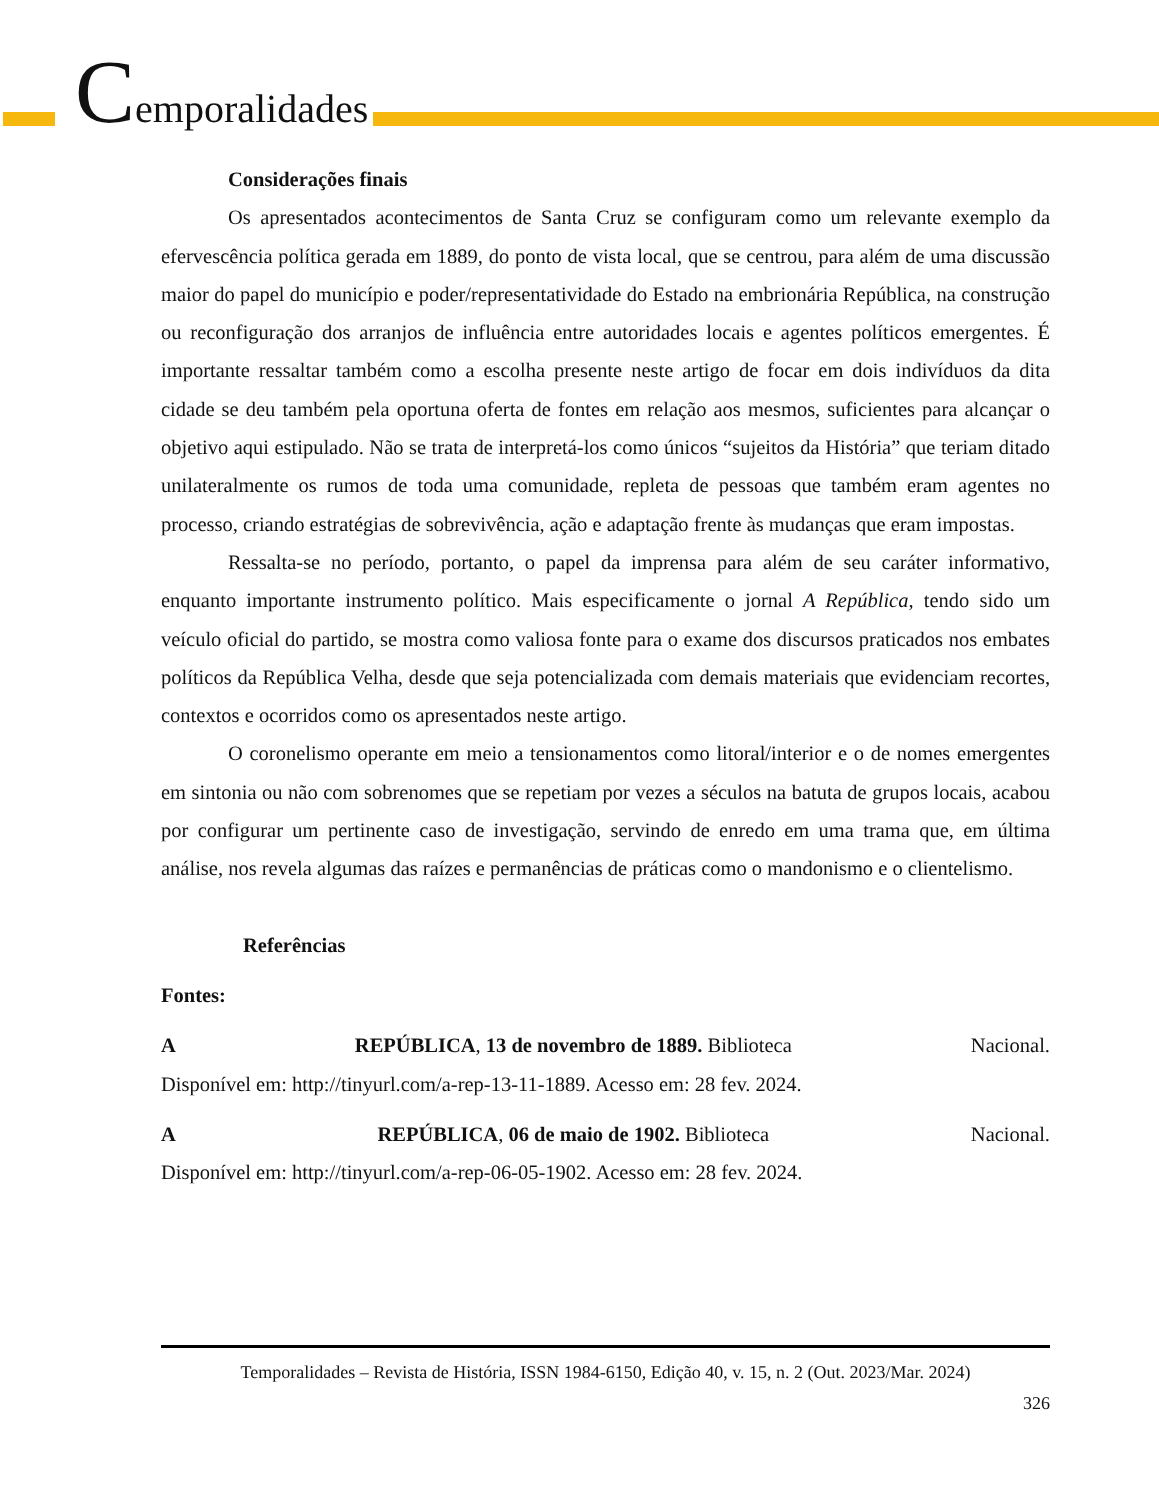Cemporalidades
Considerações finais
Os apresentados acontecimentos de Santa Cruz se configuram como um relevante exemplo da efervescência política gerada em 1889, do ponto de vista local, que se centrou, para além de uma discussão maior do papel do município e poder/representatividade do Estado na embrionária República, na construção ou reconfiguração dos arranjos de influência entre autoridades locais e agentes políticos emergentes. É importante ressaltar também como a escolha presente neste artigo de focar em dois indivíduos da dita cidade se deu também pela oportuna oferta de fontes em relação aos mesmos, suficientes para alcançar o objetivo aqui estipulado. Não se trata de interpretá-los como únicos “sujeitos da História” que teriam ditado unilateralmente os rumos de toda uma comunidade, repleta de pessoas que também eram agentes no processo, criando estratégias de sobrevivência, ação e adaptação frente às mudanças que eram impostas.
Ressalta-se no período, portanto, o papel da imprensa para além de seu caráter informativo, enquanto importante instrumento político. Mais especificamente o jornal A República, tendo sido um veículo oficial do partido, se mostra como valiosa fonte para o exame dos discursos praticados nos embates políticos da República Velha, desde que seja potencializada com demais materiais que evidenciam recortes, contextos e ocorridos como os apresentados neste artigo.
O coronelismo operante em meio a tensionamentos como litoral/interior e o de nomes emergentes em sintonia ou não com sobrenomes que se repetiam por vezes a séculos na batuta de grupos locais, acabou por configurar um pertinente caso de investigação, servindo de enredo em uma trama que, em última análise, nos revela algumas das raízes e permanências de práticas como o mandonismo e o clientelismo.
Referências
Fontes:
A REPÚBLICA, 13 de novembro de 1889. Biblioteca Nacional.
Disponível em: http://tinyurl.com/a-rep-13-11-1889. Acesso em: 28 fev. 2024.
A REPÚBLICA, 06 de maio de 1902. Biblioteca Nacional.
Disponível em: http://tinyurl.com/a-rep-06-05-1902. Acesso em: 28 fev. 2024.
Temporalidades – Revista de História, ISSN 1984-6150, Edição 40, v. 15, n. 2 (Out. 2023/Mar. 2024)
326